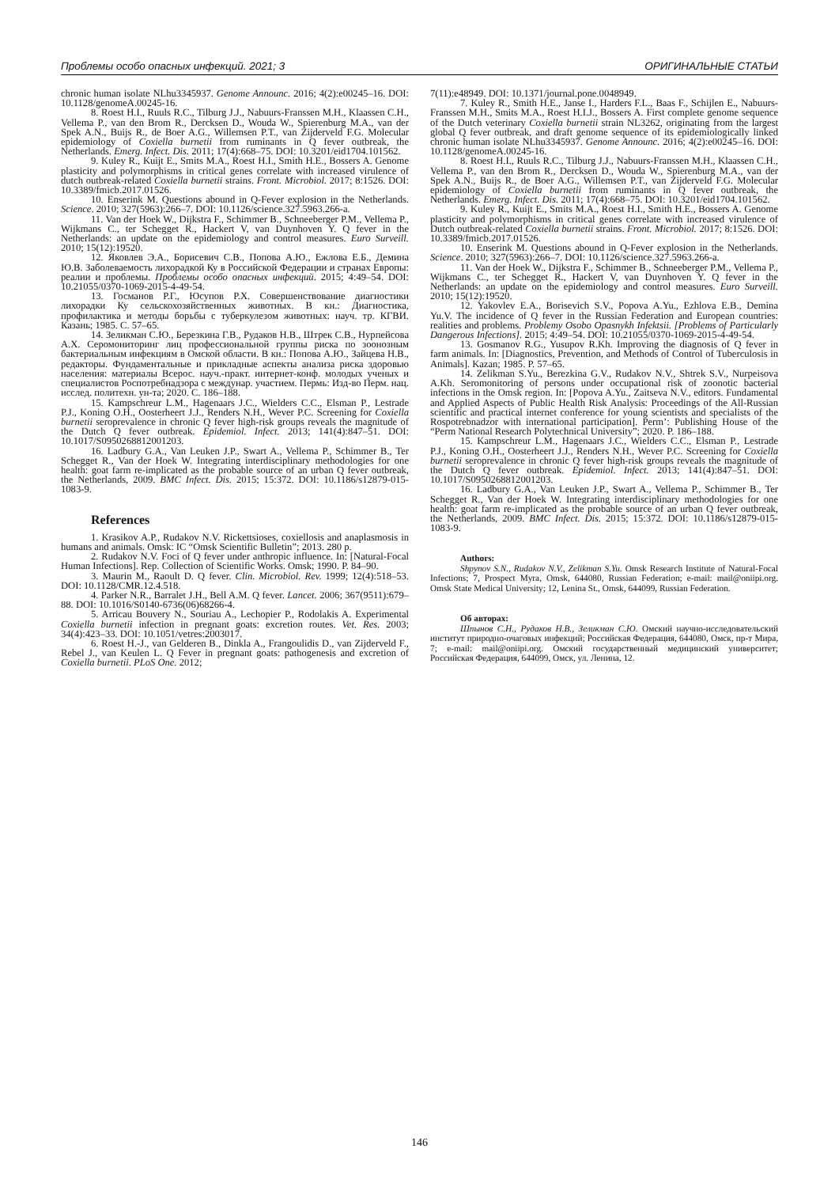Проблемы особо опасных инфекций. 2021; 3 ОРИГИНАЛЬНЫЕ СТАТЬИ
chronic human isolate NLhu3345937. Genome Announc. 2016; 4(2):e00245–16. DOI: 10.1128/genomeA.00245-16.
8. Roest H.I., Ruuls R.C., Tilburg J.J., Nabuurs-Franssen M.H., Klaassen C.H., Vellema P., van den Brom R., Dercksen D., Wouda W., Spierenburg M.A., van der Spek A.N., Buijs R., de Boer A.G., Willemsen P.T., van Zijderveld F.G. Molecular epidemiology of Coxiella burnetii from ruminants in Q fever outbreak, the Netherlands. Emerg. Infect. Dis. 2011; 17(4):668–75. DOI: 10.3201/eid1704.101562.
9. Kuley R., Kuijt E., Smits M.A., Roest H.I., Smith H.E., Bossers A. Genome plasticity and polymorphisms in critical genes correlate with increased virulence of dutch outbreak-related Coxiella burnetii strains. Front. Microbiol. 2017; 8:1526. DOI: 10.3389/fmicb.2017.01526.
10. Enserink M. Questions abound in Q-Fever explosion in the Netherlands. Science. 2010; 327(5963):266–7. DOI: 10.1126/science.327.5963.266-a.
11. Van der Hoek W., Dijkstra F., Schimmer B., Schneeberger P.M., Vellema P., Wijkmans C., ter Schegget R., Hackert V, van Duynhoven Y. Q fever in the Netherlands: an update on the epidemiology and control measures. Euro Surveill. 2010; 15(12):19520.
12. Яковлев Э.А., Борисевич С.В., Попова А.Ю., Ежлова Е.Б., Демина Ю.В. Заболеваемость лихорадкой Ку в Российской Федерации и странах Европы: реалии и проблемы. Проблемы особо опасных инфекций. 2015; 4:49–54. DOI: 10.21055/0370-1069-2015-4-49-54.
13. Госманов Р.Г., Юсупов Р.Х. Совершенствование диагностики лихорадки Ку сельскохозяйственных животных. В кн.: Диагностика, профилактика и методы борьбы с туберкулезом животных: науч. тр. КГВИ. Казань; 1985. С. 57–65.
14. Зеликман С.Ю., Березкина Г.В., Рудаков Н.В., Штрек С.В., Нурпейсова А.Х. Серомониторинг лиц профессиональной группы риска по зоонозным бактериальным инфекциям в Омской области. В кн.: Попова А.Ю., Зайцева Н.В., редакторы. Фундаментальные и прикладные аспекты анализа риска здоровью населения: материалы Всерос. науч.-практ. интернет-конф. молодых ученых и специалистов Роспотребнадзора с междунар. участием. Пермь: Изд-во Перм. нац. исслед. политехн. ун-та; 2020. С. 186–188.
15. Kampschreur L.M., Hagenaars J.C., Wielders C.C., Elsman P., Lestrade P.J., Koning O.H., Oosterheert J.J., Renders N.H., Wever P.C. Screening for Coxiella burnetii seroprevalence in chronic Q fever high-risk groups reveals the magnitude of the Dutch Q fever outbreak. Epidemiol. Infect. 2013; 141(4):847–51. DOI: 10.1017/S0950268812001203.
16. Ladbury G.A., Van Leuken J.P., Swart A., Vellema P., Schimmer B., Ter Schegget R., Van der Hoek W. Integrating interdisciplinary methodologies for one health: goat farm re-implicated as the probable source of an urban Q fever outbreak, the Netherlands, 2009. BMC Infect. Dis. 2015; 15:372. DOI: 10.1186/s12879-015-1083-9.
References
1. Krasikov A.P., Rudakov N.V. Rickettsioses, coxiellosis and anaplasmosis in humans and animals. Omsk: IC “Omsk Scientific Bulletin”; 2013. 280 p.
2. Rudakov N.V. Foci of Q fever under anthropic influence. In: [Natural-Focal Human Infections]. Rep. Collection of Scientific Works. Omsk; 1990. P. 84–90.
3. Maurin M., Raoult D. Q fever. Clin. Microbiol. Rev. 1999; 12(4):518–53. DOI: 10.1128/CMR.12.4.518.
4. Parker N.R., Barralet J.H., Bell A.M. Q fever. Lancet. 2006; 367(9511):679–88. DOI: 10.1016/S0140-6736(06)68266-4.
5. Arricau Bouvery N., Souriau A., Lechopier P., Rodolakis A. Experimental Coxiella burnetii infection in pregnant goats: excretion routes. Vet. Res. 2003; 34(4):423–33. DOI: 10.1051/vetres:2003017.
6. Roest H.-J., van Gelderen B., Dinkla A., Frangoulidis D., van Zijderveld F., Rebel J., van Keulen L. Q Fever in pregnant goats: pathogenesis and excretion of Coxiella burnetii. PLoS One. 2012;
7(11):e48949. DOI: 10.1371/journal.pone.0048949.
7. Kuley R., Smith H.E., Janse I., Harders F.L., Baas F., Schijlen E., Nabuurs-Franssen M.H., Smits M.A., Roest H.I.J., Bossers A. First complete genome sequence of the Dutch veterinary Coxiella burnetii strain NL3262, originating from the largest global Q fever outbreak, and draft genome sequence of its epidemiologically linked chronic human isolate NLhu3345937. Genome Announc. 2016; 4(2):e00245–16. DOI: 10.1128/genomeA.00245-16.
8. Roest H.I., Ruuls R.C., Tilburg J.J., Nabuurs-Franssen M.H., Klaassen C.H., Vellema P., van den Brom R., Dercksen D., Wouda W., Spierenburg M.A., van der Spek A.N., Buijs R., de Boer A.G., Willemsen P.T., van Zijderveld F.G. Molecular epidemiology of Coxiella burnetii from ruminants in Q fever outbreak, the Netherlands. Emerg. Infect. Dis. 2011; 17(4):668–75. DOI: 10.3201/eid1704.101562.
9. Kuley R., Kuijt E., Smits M.A., Roest H.I., Smith H.E., Bossers A. Genome plasticity and polymorphisms in critical genes correlate with increased virulence of Dutch outbreak-related Coxiella burnetii strains. Front. Microbiol. 2017; 8:1526. DOI: 10.3389/fmicb.2017.01526.
10. Enserink M. Questions abound in Q-Fever explosion in the Netherlands. Science. 2010; 327(5963):266–7. DOI: 10.1126/science.327.5963.266-a.
11. Van der Hoek W., Dijkstra F., Schimmer B., Schneeberger P.M., Vellema P., Wijkmans C., ter Schegget R., Hackert V, van Duynhoven Y. Q fever in the Netherlands: an update on the epidemiology and control measures. Euro Surveill. 2010; 15(12):19520.
12. Yakovlev E.A., Borisevich S.V., Popova A.Yu., Ezhlova E.B., Demina Yu.V. The incidence of Q fever in the Russian Federation and European countries: realities and problems. Problemy Osobo Opasnykh Infektsii. [Problems of Particularly Dangerous Infections]. 2015; 4:49–54. DOI: 10.21055/0370-1069-2015-4-49-54.
13. Gosmanov R.G., Yusupov R.Kh. Improving the diagnosis of Q fever in farm animals. In: [Diagnostics, Prevention, and Methods of Control of Tuberculosis in Animals]. Kazan; 1985. P. 57–65.
14. Zelikman S.Yu., Berezkina G.V., Rudakov N.V., Shtrek S.V., Nurpeisova A.Kh. Seromonitoring of persons under occupational risk of zoonotic bacterial infections in the Omsk region. In: [Popova A.Yu., Zaitseva N.V., editors. Fundamental and Applied Aspects of Public Health Risk Analysis: Proceedings of the All-Russian scientific and practical internet conference for young scientists and specialists of the Rospotrebnadzor with international participation]. Perm’: Publishing House of the “Perm National Research Polytechnical University”; 2020. P. 186–188.
15. Kampschreur L.M., Hagenaars J.C., Wielders C.C., Elsman P., Lestrade P.J., Koning O.H., Oosterheert J.J., Renders N.H., Wever P.C. Screening for Coxiella burnetii seroprevalence in chronic Q fever high-risk groups reveals the magnitude of the Dutch Q fever outbreak. Epidemiol. Infect. 2013; 141(4):847–51. DOI: 10.1017/S0950268812001203.
16. Ladbury G.A., Van Leuken J.P., Swart A., Vellema P., Schimmer B., Ter Schegget R., Van der Hoek W. Integrating interdisciplinary methodologies for one health: goat farm re-implicated as the probable source of an urban Q fever outbreak, the Netherlands, 2009. BMC Infect. Dis. 2015; 15:372. DOI: 10.1186/s12879-015-1083-9.
Authors:
Shpynov S.N., Rudakov N.V., Zelikman S.Yu. Omsk Research Institute of Natural-Focal Infections; 7, Prospect Myra, Omsk, 644080, Russian Federation; e-mail: mail@oniipi.org. Omsk State Medical University; 12, Lenina St., Omsk, 644099, Russian Federation.
Об авторах:
Шпынов С.Н., Рудаков Н.В., Зеликман С.Ю. Омский научно-исследовательский институт природно-очаговых инфекций; Российская Федерация, 644080, Омск, пр-т Мира, 7; e-mail: mail@oniipi.org. Омский государственный медицинский университет; Российская Федерация, 644099, Омск, ул. Ленина, 12.
146